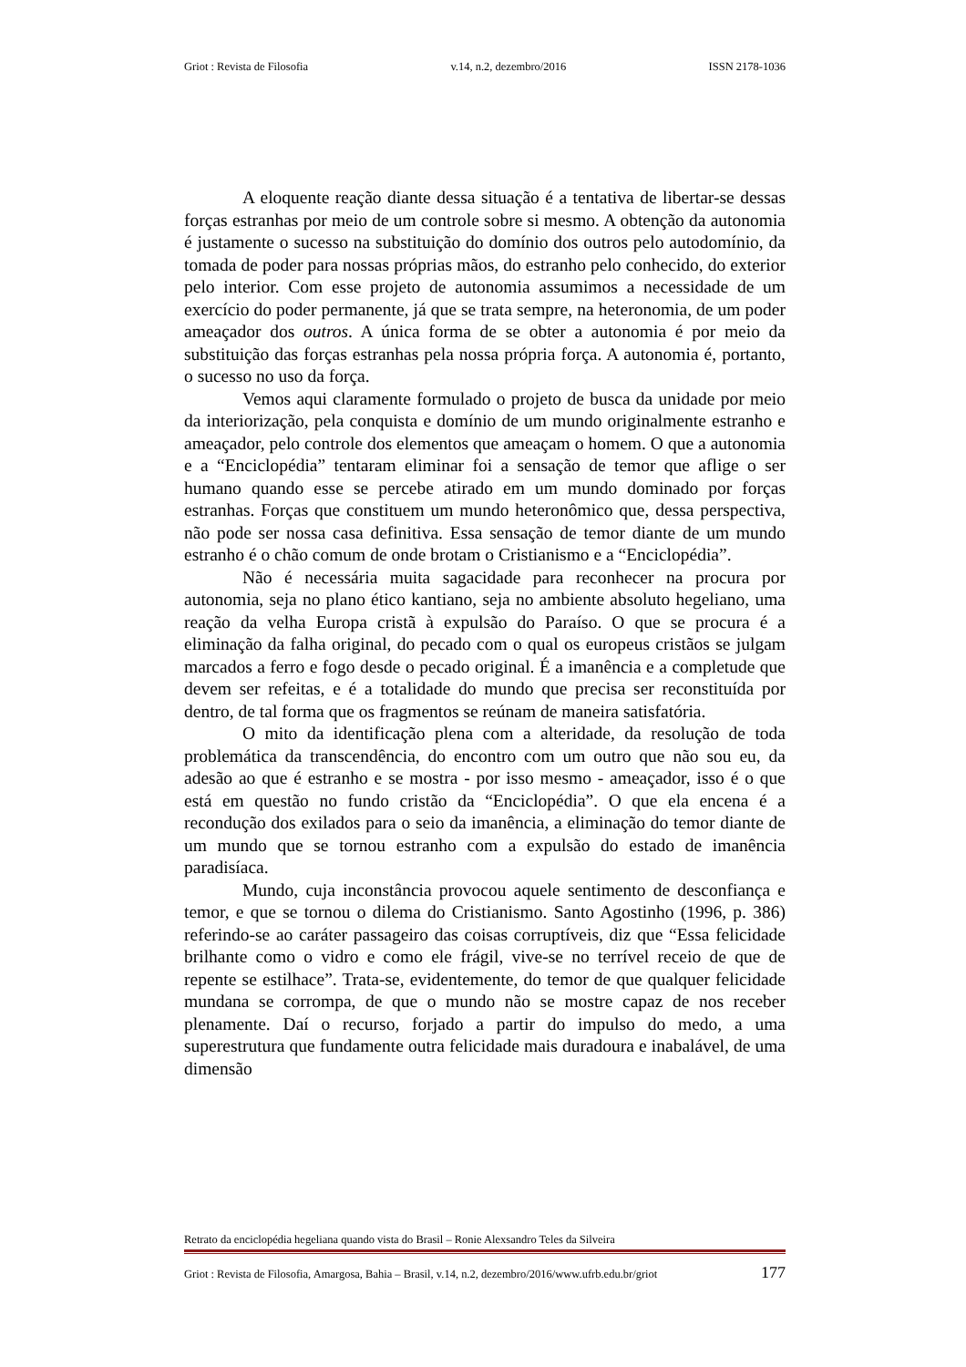Griot : Revista de Filosofia v.14, n.2, dezembro/2016 ISSN 2178-1036
A eloquente reação diante dessa situação é a tentativa de libertar-se dessas forças estranhas por meio de um controle sobre si mesmo. A obtenção da autonomia é justamente o sucesso na substituição do domínio dos outros pelo autodomínio, da tomada de poder para nossas próprias mãos, do estranho pelo conhecido, do exterior pelo interior. Com esse projeto de autonomia assumimos a necessidade de um exercício do poder permanente, já que se trata sempre, na heteronomia, de um poder ameaçador dos outros. A única forma de se obter a autonomia é por meio da substituição das forças estranhas pela nossa própria força. A autonomia é, portanto, o sucesso no uso da força.
Vemos aqui claramente formulado o projeto de busca da unidade por meio da interiorização, pela conquista e domínio de um mundo originalmente estranho e ameaçador, pelo controle dos elementos que ameaçam o homem. O que a autonomia e a “Enciclopédia” tentaram eliminar foi a sensação de temor que aflige o ser humano quando esse se percebe atirado em um mundo dominado por forças estranhas. Forças que constituem um mundo heteronômico que, dessa perspectiva, não pode ser nossa casa definitiva. Essa sensação de temor diante de um mundo estranho é o chão comum de onde brotam o Cristianismo e a “Enciclopédia”.
Não é necessária muita sagacidade para reconhecer na procura por autonomia, seja no plano ético kantiano, seja no ambiente absoluto hegeliano, uma reação da velha Europa cristã à expulsão do Paraíso. O que se procura é a eliminação da falha original, do pecado com o qual os europeus cristãos se julgam marcados a ferro e fogo desde o pecado original. É a imanência e a completude que devem ser refeitas, e é a totalidade do mundo que precisa ser reconstituída por dentro, de tal forma que os fragmentos se reúnam de maneira satisfatória.
O mito da identificação plena com a alteridade, da resolução de toda problemática da transcendência, do encontro com um outro que não sou eu, da adesão ao que é estranho e se mostra - por isso mesmo - ameaçador, isso é o que está em questão no fundo cristão da “Enciclopédia”. O que ela encena é a recondução dos exilados para o seio da imanência, a eliminação do temor diante de um mundo que se tornou estranho com a expulsão do estado de imanência paradisíaca.
Mundo, cuja inconstância provocou aquele sentimento de desconfiança e temor, e que se tornou o dilema do Cristianismo. Santo Agostinho (1996, p. 386) referindo-se ao caráter passageiro das coisas corruptíveis, diz que “Essa felicidade brilhante como o vidro e como ele frágil, vive-se no terrível receio de que de repente se estilhace”. Trata-se, evidentemente, do temor de que qualquer felicidade mundana se corrompa, de que o mundo não se mostre capaz de nos receber plenamente. Daí o recurso, forjado a partir do impulso do medo, a uma superestrutura que fundamente outra felicidade mais duradoura e inabalável, de uma dimensão
Retrato da enciclopédia hegeliana quando vista do Brasil – Ronie Alexsandro Teles da Silveira
Griot : Revista de Filosofia, Amargosa, Bahia – Brasil, v.14, n.2, dezembro/2016/www.ufrb.edu.br/griot 177